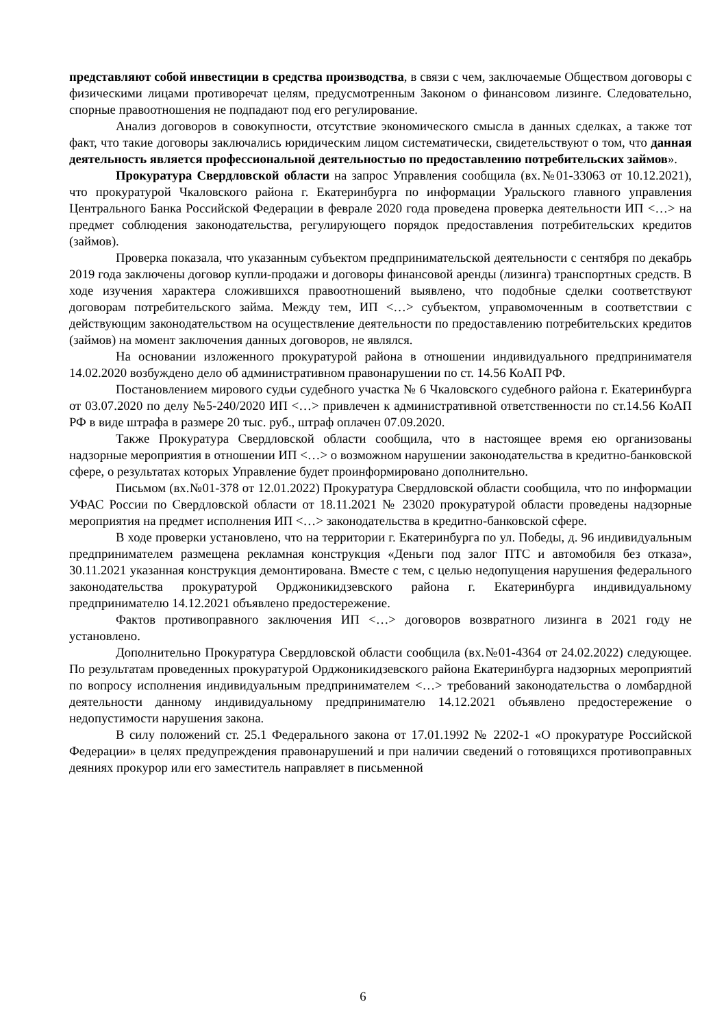представляют собой инвестиции в средства производства, в связи с чем, заключаемые Обществом договоры с физическими лицами противоречат целям, предусмотренным Законом о финансовом лизинге. Следовательно, спорные правоотношения не подпадают под его регулирование.
Анализ договоров в совокупности, отсутствие экономического смысла в данных сделках, а также тот факт, что такие договоры заключались юридическим лицом систематически, свидетельствуют о том, что данная деятельность является профессиональной деятельностью по предоставлению потребительских займов».
Прокуратура Свердловской области на запрос Управления сообщила (вх.№01-33063 от 10.12.2021), что прокуратурой Чкаловского района г. Екатеринбурга по информации Уральского главного управления Центрального Банка Российской Федерации в феврале 2020 года проведена проверка деятельности ИП <…> на предмет соблюдения законодательства, регулирующего порядок предоставления потребительских кредитов (займов).
Проверка показала, что указанным субъектом предпринимательской деятельности с сентября по декабрь 2019 года заключены договор купли-продажи и договоры финансовой аренды (лизинга) транспортных средств. В ходе изучения характера сложившихся правоотношений выявлено, что подобные сделки соответствуют договорам потребительского займа. Между тем, ИП <…> субъектом, управомоченным в соответствии с действующим законодательством на осуществление деятельности по предоставлению потребительских кредитов (займов) на момент заключения данных договоров, не являлся.
На основании изложенного прокуратурой района в отношении индивидуального предпринимателя 14.02.2020 возбуждено дело об административном правонарушении по ст. 14.56 КоАП РФ.
Постановлением мирового судьи судебного участка № 6 Чкаловского судебного района г. Екатеринбурга от 03.07.2020 по делу №5-240/2020 ИП <…> привлечен к административной ответственности по ст.14.56 КоАП РФ в виде штрафа в размере 20 тыс. руб., штраф оплачен 07.09.2020.
Также Прокуратура Свердловской области сообщила, что в настоящее время ею организованы надзорные мероприятия в отношении ИП <…> о возможном нарушении законодательства в кредитно-банковской сфере, о результатах которых Управление будет проинформировано дополнительно.
Письмом (вх.№01-378 от 12.01.2022) Прокуратура Свердловской области сообщила, что по информации УФАС России по Свердловской области от 18.11.2021 № 23020 прокуратурой области проведены надзорные мероприятия на предмет исполнения ИП <…> законодательства в кредитно-банковской сфере.
В ходе проверки установлено, что на территории г. Екатеринбурга по ул. Победы, д. 96 индивидуальным предпринимателем размещена рекламная конструкция «Деньги под залог ПТС и автомобиля без отказа», 30.11.2021 указанная конструкция демонтирована. Вместе с тем, с целью недопущения нарушения федерального законодательства прокуратурой Орджоникидзевского района г. Екатеринбурга индивидуальному предпринимателю 14.12.2021 объявлено предостережение.
Фактов противоправного заключения ИП <…> договоров возвратного лизинга в 2021 году не установлено.
Дополнительно Прокуратура Свердловской области сообщила (вх.№01-4364 от 24.02.2022) следующее. По результатам проведенных прокуратурой Орджоникидзевского района Екатеринбурга надзорных мероприятий по вопросу исполнения индивидуальным предпринимателем <…> требований законодательства о ломбардной деятельности данному индивидуальному предпринимателю 14.12.2021 объявлено предостережение о недопустимости нарушения закона.
В силу положений ст. 25.1 Федерального закона от 17.01.1992 № 2202-1 «О прокуратуре Российской Федерации» в целях предупреждения правонарушений и при наличии сведений о готовящихся противоправных деяниях прокурор или его заместитель направляет в письменной
6